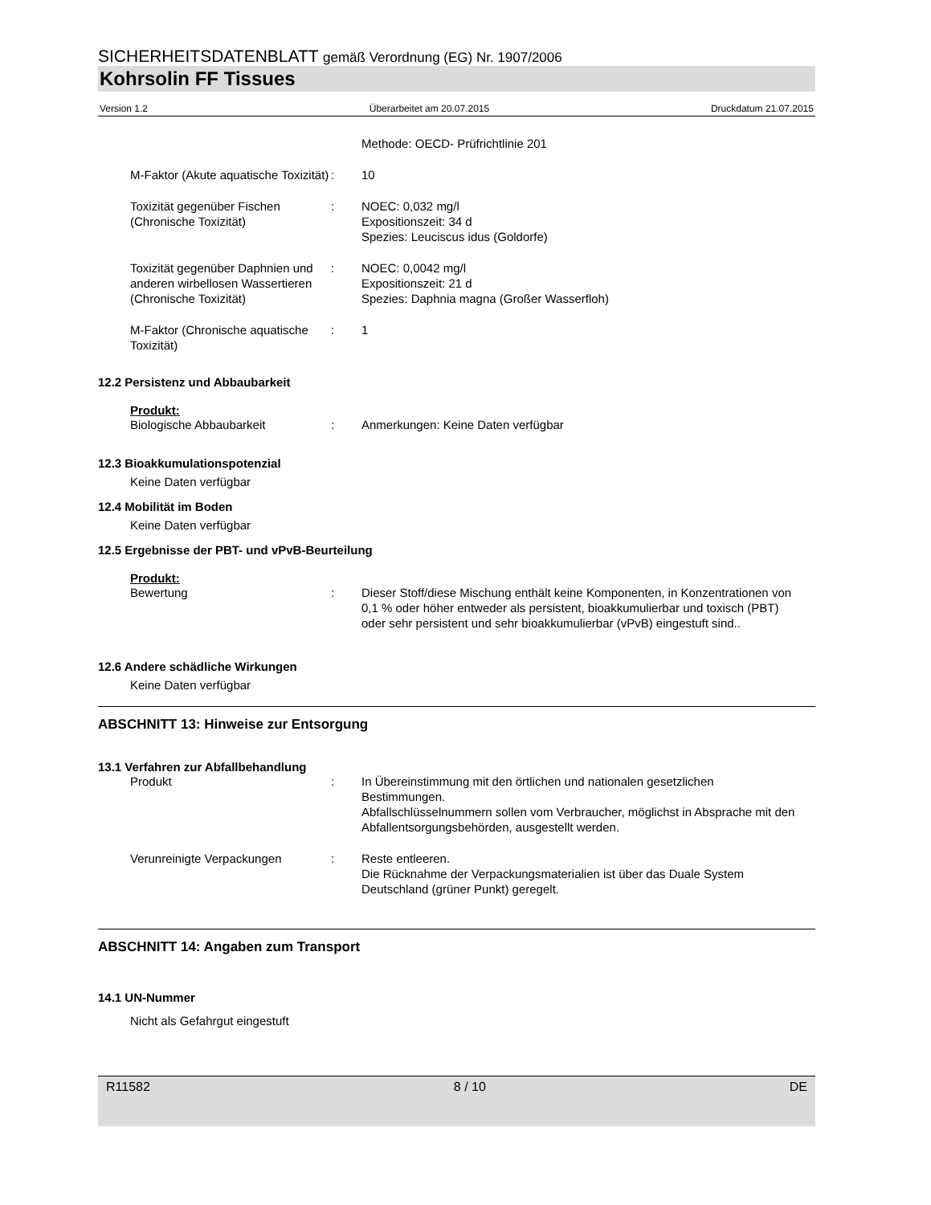SICHERHEITSDATENBLATT gemäß Verordnung (EG) Nr. 1907/2006
Kohrsolin FF Tissues
Version 1.2 Überarbeitet am 20.07.2015 Druckdatum 21.07.2015
Methode: OECD- Prüfrichtlinie 201
M-Faktor (Akute aquatische Toxizität)
: 10
Toxizität gegenüber Fischen (Chronische Toxizität)
: NOEC: 0,032 mg/l
Expositionszeit: 34 d
Spezies: Leuciscus idus (Goldorfe)
Toxizität gegenüber Daphnien und anderen wirbellosen Wassertieren (Chronische Toxizität)
: NOEC: 0,0042 mg/l
Expositionszeit: 21 d
Spezies: Daphnia magna (Großer Wasserfloh)
M-Faktor (Chronische aquatische Toxizität)
: 1
12.2 Persistenz und Abbaubarkeit
Produkt:
Biologische Abbaubarkeit : Anmerkungen: Keine Daten verfügbar
12.3 Bioakkumulationspotenzial
Keine Daten verfügbar
12.4 Mobilität im Boden
Keine Daten verfügbar
12.5 Ergebnisse der PBT- und vPvB-Beurteilung
Produkt:
Bewertung : Dieser Stoff/diese Mischung enthält keine Komponenten, in Konzentrationen von 0,1 % oder höher entweder als persistent, bioakkumulierbar und toxisch (PBT) oder sehr persistent und sehr bioakkumulierbar (vPvB) eingestuft sind..
12.6 Andere schädliche Wirkungen
Keine Daten verfügbar
ABSCHNITT 13: Hinweise zur Entsorgung
13.1 Verfahren zur Abfallbehandlung
Produkt : In Übereinstimmung mit den örtlichen und nationalen gesetzlichen Bestimmungen.
Abfallschlüsselnummern sollen vom Verbraucher, möglichst in Absprache mit den Abfallentsorgungsbehörden, ausgestellt werden.
Verunreinigte Verpackungen : Reste entleeren.
Die Rücknahme der Verpackungsmaterialien ist über das Duale System Deutschland (grüner Punkt) geregelt.
ABSCHNITT 14: Angaben zum Transport
14.1 UN-Nummer
Nicht als Gefahrgut eingestuft
R11582 8 / 10 DE